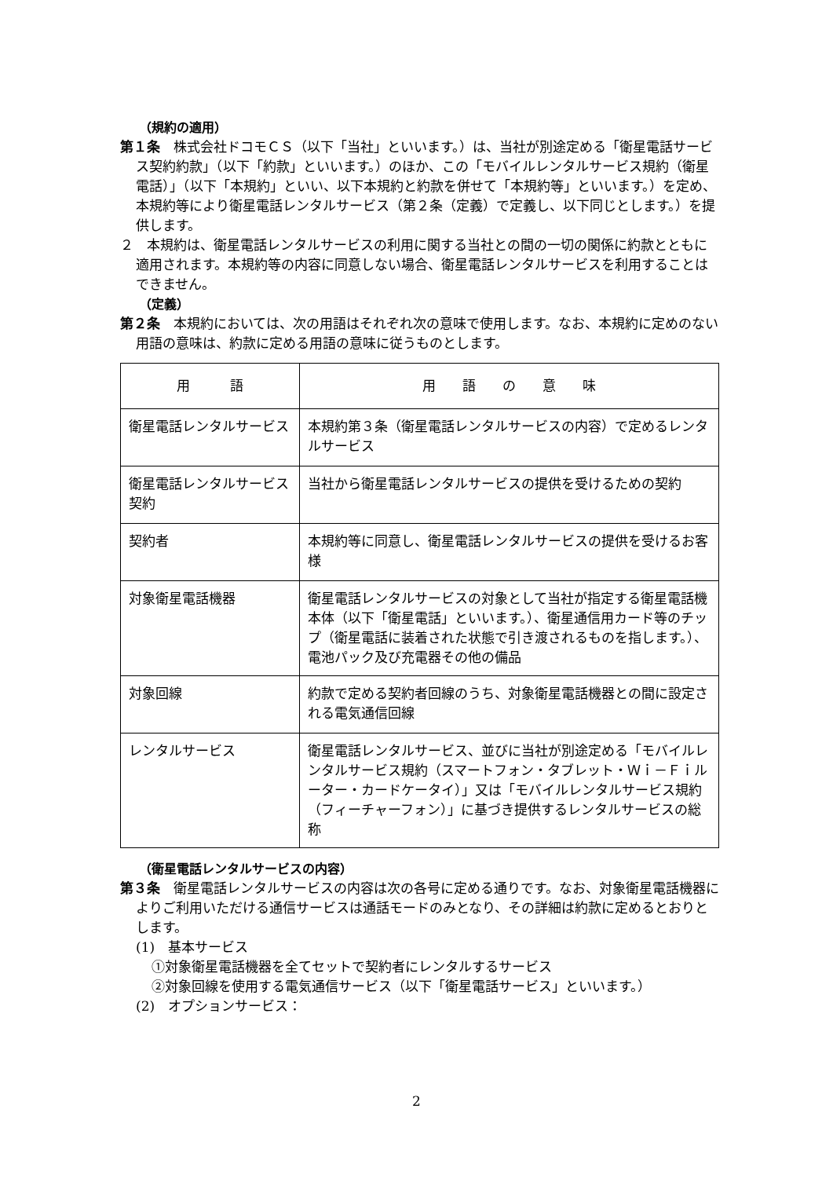（規約の適用）
第１条　株式会社ドコモＣＳ（以下「当社」といいます。）は、当社が別途定める「衛星電話サービス契約約款」（以下「約款」といいます。）のほか、この「モバイルレンタルサービス規約（衛星電話）」（以下「本規約」といい、以下本規約と約款を併せて「本規約等」といいます。）を定め、本規約等により衛星電話レンタルサービス（第２条（定義）で定義し、以下同じとします。）を提供します。
２　本規約は、衛星電話レンタルサービスの利用に関する当社との間の一切の関係に約款とともに適用されます。本規約等の内容に同意しない場合、衛星電話レンタルサービスを利用することはできません。
（定義）
第２条　本規約においては、次の用語はそれぞれ次の意味で使用します。なお、本規約に定めのない用語の意味は、約款に定める用語の意味に従うものとします。
| 用 語 | 用 語 の 意 味 |
| --- | --- |
| 衛星電話レンタルサービス | 本規約第３条（衛星電話レンタルサービスの内容）で定めるレンタルサービス |
| 衛星電話レンタルサービス契約 | 当社から衛星電話レンタルサービスの提供を受けるための契約 |
| 契約者 | 本規約等に同意し、衛星電話レンタルサービスの提供を受けるお客様 |
| 対象衛星電話機器 | 衛星電話レンタルサービスの対象として当社が指定する衛星電話機本体（以下「衛星電話」といいます。）、衛星通信用カード等のチップ（衛星電話に装着された状態で引き渡されるものを指します。）、電池パック及び充電器その他の備品 |
| 対象回線 | 約款で定める契約者回線のうち、対象衛星電話機器との間に設定される電気通信回線 |
| レンタルサービス | 衛星電話レンタルサービス、並びに当社が別途定める「モバイルレンタルサービス規約（スマートフォン・タブレット・Ｗｉ－Ｆｉルーター・カードケータイ）」又は「モバイルレンタルサービス規約（フィーチャーフォン）」に基づき提供するレンタルサービスの総称 |
（衛星電話レンタルサービスの内容）
第３条　衛星電話レンタルサービスの内容は次の各号に定める通りです。なお、対象衛星電話機器によりご利用いただける通信サービスは通話モードのみとなり、その詳細は約款に定めるとおりとします。
(1)　基本サービス
①対象衛星電話機器を全てセットで契約者にレンタルするサービス
②対象回線を使用する電気通信サービス（以下「衛星電話サービス」といいます。）
(2)　オプションサービス：
2